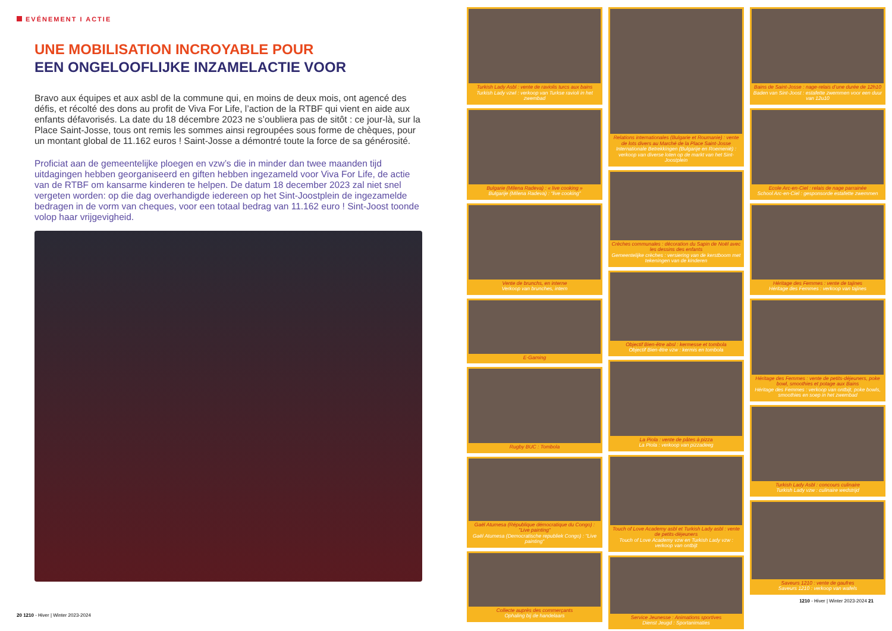EVÉNEMENT I ACTIE
UNE MOBILISATION INCROYABLE POUR
EEN ONGELOOFLIJKE INZAMELACTIE VOOR
Bravo aux équipes et aux asbl de la commune qui, en moins de deux mois, ont agencé des défis, et récolté des dons au profit de Viva For Life, l’action de la RTBF qui vient en aide aux enfants défavorisés. La date du 18 décembre 2023 ne s’oubliera pas de sitôt : ce jour-là, sur la Place Saint-Josse, tous ont remis les sommes ainsi regroupées sous forme de chèques, pour un montant global de 11.162 euros ! Saint-Josse a démontré toute la force de sa générosité.
Proficiat aan de gemeentelijke ploegen en vzw’s die in minder dan twee maanden tijd uitdagingen hebben georganiseerd en giften hebben ingezameld voor Viva For Life, de actie van de RTBF om kansarme kinderen te helpen. De datum 18 december 2023 zal niet snel vergeten worden: op die dag overhandigde iedereen op het Sint-Joostplein de ingezamelde bedragen in de vorm van cheques, voor een totaal bedrag van 11.162 euro ! Sint-Joost toonde volop haar vrijgevigheid.
20 1210 - Hiver | Winter 2023-2024
Turkish Lady Asbl : vente de raviolis turcs aux bains
Turkish Lady vzwl : verkoop van Turkse ravioli in het zwembad
Bulgarie (Milena Radeva) : « live cooking »
Bulgarije (Milena Radeva) : “live cooking”
Vente de brunchs, en interne
Verkoop van brunches, intern
E-Gaming
Rugby BUC : Tombola
Gaël Atumesa (République démocratique du Congo) : "Live painting"
Gaël Atumesa (Democratische republiek Congo) : "Live painting"
Collecte auprès des commerçants
Ophaling bij de handelaars
Relations internationales (Bulgarie et Roumanie) : vente de lots divers au Marché de la Place Saint-Josse
Internationale Betrekkingen (Bulgarije en Roemenië) : verkoop van diverse loten op de markt van het Sint-Joostplein
Crèches communales : décoration du Sapin de Noël avec les dessins des enfants
Gemeentelijke crèches : versiering van de kerstboom met tekeningen van de kinderen
Objectif Bien-être absl : kermesse et tombola
Objectif Bien-être vzw : kermis en tombola
La Piola : vente de pâtes à pizza
La Piola : verkoop van pizzadeeg
Touch of Love Academy asbl et Turkish Lady asbl : vente de petits-déjeuners
Touch of Love Academy vzw en Turkish Lady vzw : verkoop van ontbijt
Service Jeunesse : Animations sportives
Dienst Jeugd : Sportanimaties
Bains de Saint-Josse : nage-relais d’une durée de 12h10
Baden van Sint-Joost : estafette zwemmen voor een duur van 12u10
Ecole Arc-en-Ciel : relais de nage parrainée
School Arc-en-Ciel : gesponsorde estafette zwemmen
Héritage des Femmes : vente de tajines
Héritage des Femmes : verkoop van tajines
Héritage des Femmes : vente de petits-déjeuners, poke bowl, smoothies et potage aux Bains
Héritage des Femmes : verkoop van ontbijt, poke bowls, smoothies en soep in het zwembad
Turkish Lady Asbl : concours culinaire
Turkish Lady vzw : culinaire wedstrijd
Saveurs 1210 : vente de gaufres
Saveurs 1210 : verkoop van wafels
1210 - Hiver | Winter 2023-2024 21